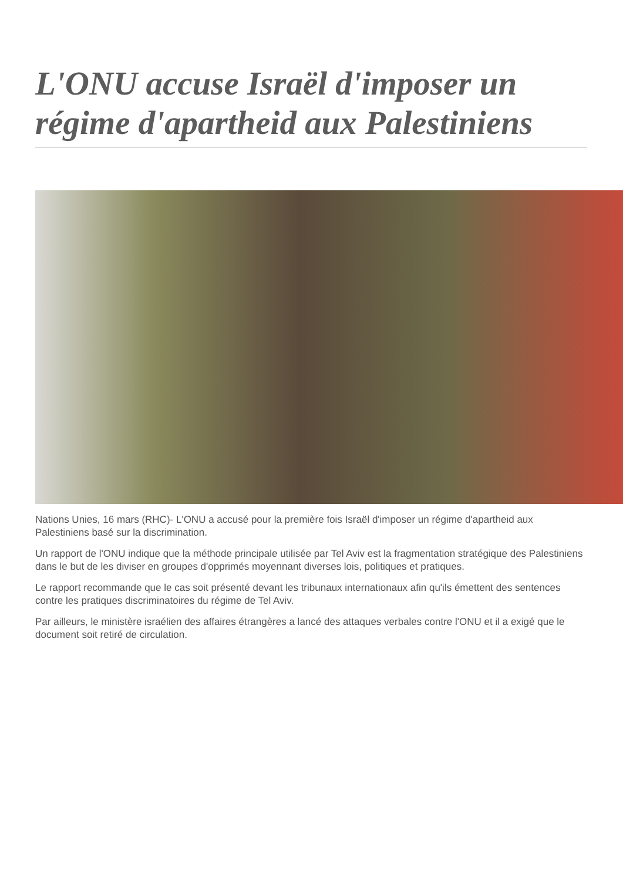L'ONU accuse Israël d'imposer un régime d'apartheid aux Palestiniens
Nations Unies, 16 mars (RHC)- L'ONU a accusé pour la première fois Israël d'imposer un régime d'apartheid aux Palestiniens basé sur la discrimination.
Un rapport de l'ONU indique que la méthode principale utilisée par Tel Aviv est la fragmentation stratégique des Palestiniens dans le but de les diviser en groupes d'opprimés moyennant diverses lois, politiques et pratiques.
Le rapport recommande que le cas soit présenté devant les tribunaux internationaux afin qu'ils émettent des sentences contre les pratiques discriminatoires du régime de Tel Aviv.
Par ailleurs, le ministère israélien des affaires étrangères a lancé des attaques verbales contre l'ONU et il a exigé que le document soit retiré de circulation.